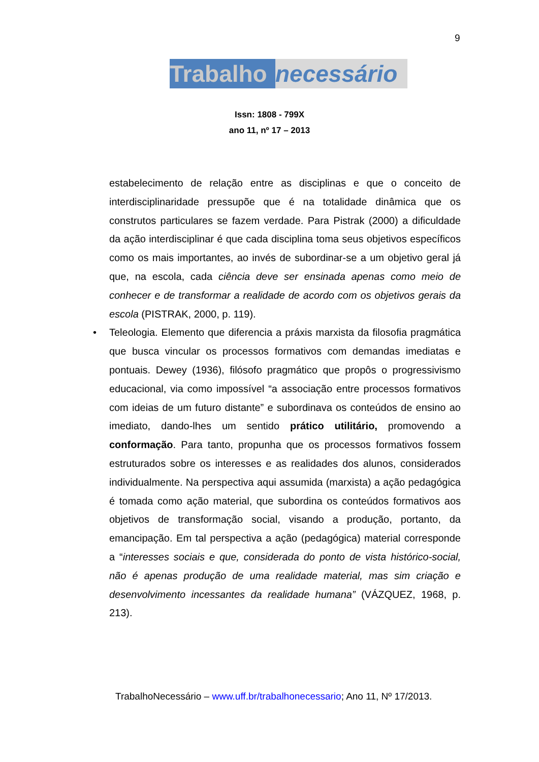9
Trabalho
necessário
Issn: 1808 - 799X
ano 11, nº 17 – 2013
estabelecimento de relação entre as disciplinas e que o conceito de interdisciplinaridade pressupõe que é na totalidade dinâmica que os construtos particulares se fazem verdade. Para Pistrak (2000) a dificuldade da ação interdisciplinar é que cada disciplina toma seus objetivos específicos como os mais importantes, ao invés de subordinar-se a um objetivo geral já que, na escola, cada ciência deve ser ensinada apenas como meio de conhecer e de transformar a realidade de acordo com os objetivos gerais da escola (PISTRAK, 2000, p. 119).
• Teleologia. Elemento que diferencia a práxis marxista da filosofia pragmática que busca vincular os processos formativos com demandas imediatas e pontuais. Dewey (1936), filósofo pragmático que propôs o progressivismo educacional, via como impossível “a associação entre processos formativos com ideias de um futuro distante” e subordinava os conteúdos de ensino ao imediato, dando-lhes um sentido prático utilitário, promovendo a conformação. Para tanto, propunha que os processos formativos fossem estruturados sobre os interesses e as realidades dos alunos, considerados individualmente. Na perspectiva aqui assumida (marxista) a ação pedagógica é tomada como ação material, que subordina os conteúdos formativos aos objetivos de transformação social, visando a produção, portanto, da emancipação. Em tal perspectiva a ação (pedagógica) material corresponde a “interesses sociais e que, considerada do ponto de vista histórico-social, não é apenas produção de uma realidade material, mas sim criação e desenvolvimento incessantes da realidade humana” (VÁZQUEZ, 1968, p. 213).
TrabalhoNecessário – www.uff.br/trabalhonecessario; Ano 11, Nº 17/2013.